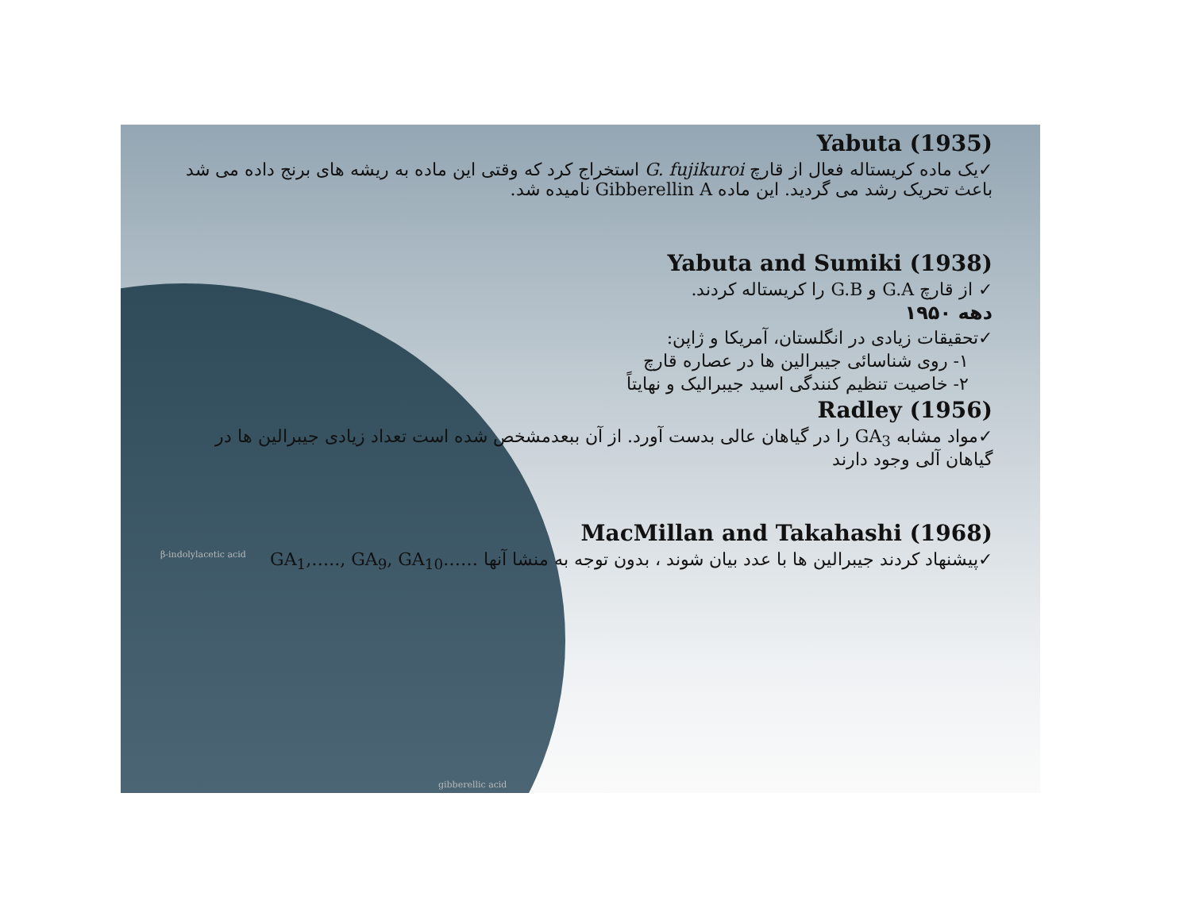β-indolylacetic acid
gibberellic acid
Yabuta (1935)
✓یک ماده کریستاله فعال از قارچ G. fujikuroi استخراج کرد که وقتی این ماده به ریشه های برنج داده می شد باعث تحریک رشد می گردید. این ماده Gibberellin A نامیده شد.
Yabuta and Sumiki (1938)
✓ از قارچ G.A و G.B را کریستاله کردند.
دهه ۱۹۵۰
✓تحقیقات زیادی در انگلستان، آمریکا و ژاپن:
۱- روی شناسائی جیبرالین ها در عصاره قارچ
۲- خاصیت تنظیم کنندگی اسید جیبرالیک و نهایتاً
Radley (1956)
✓مواد مشابه GA<sub>3</sub> را در گیاهان عالی بدست آورد. از آن ببعدمشخص شده است تعداد زیادی جیبرالین ها در گیاهان آلی وجود دارند
MacMillan and Takahashi (1968)
✓پیشنهاد کردند جیبرالین ها با عدد بیان شوند ، بدون توجه به منشا آنها GA<sub>1</sub>,….., GA<sub>9</sub>, GA<sub>10</sub>……